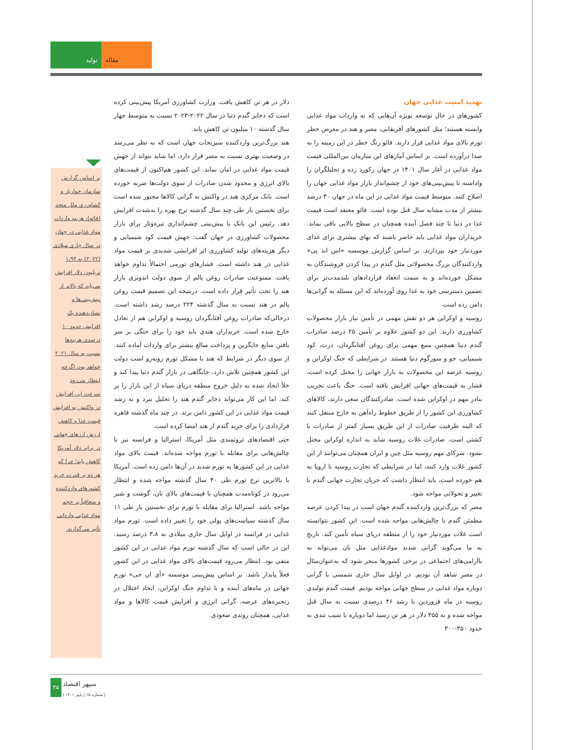تولید مقاله
تهدید امنیت غذایی جهان
کشورهای در حال توسعه بویژه آن‌هایی که به واردات مواد غذایی وابسته هستند؛ مثل کشورهای آفریقایی، مصر و هند در معرض خطر تورم بالای مواد غذایی قرار دارند. فائو زنگ خطر در این زمینه را به صدا درآورده است. بر اساس آمارهای این سازمان بین‌المللی قیمت مواد غذایی در آغاز سال ۱۴۰۱ در جهان رکورد زده و تحلیلگران را واداشته تا پیش‌بینی‌های خود از چشم‌انداز بازار مواد غذایی جهان را اصلاح کنند. متوسط قیمت مواد غذایی در این ماه در جهان ۳۰ درصد بیشتر از مدت مشابه سال قبل بوده است. فائو معتقد است قیمت غذا در دنیا تا چند فصل آینده همچنان در سطح بالایی باقی بماند. خریداران مواد غذایی باید حاضر باشند که بهای بیشتری برای غذای موردنیاز خود بپردازند. بر اساس گزارش موسسه «اس اند پی» واردکنندگان بزرگ محصولاتی مثل گندم در پیدا کردن فروشندگان به مشکل خورده‌اند و به سمت انعقاد قراردادهای بلندمدت‌تر برای تضمین دسترسی خود به غذا روی آورده‌اند که این مسئله به گرانی‌ها دامن زده است.
روسیه و اوکراین هر دو نقش مهمی در تأمین نیاز بازار محصولات کشاورزی دارند. این دو کشور علاوه بر تأمین ۲۵ درصد صادرات گندم دنیا همچنین منبع مهمی برای روغن آفتابگردان، ذرت، کود شیمیایی، جو و سورگوم دنیا هستند. در شرایطی که جنگ اوکراین و روسیه عرضه این محصولات به بازار جهانی را مختل کرده است، فشار به قیمت‌های جهانی افزایش یافته است. جنگ باعث تخریب بنادر مهم در اوکراین شده است. صادرکنندگان سعی دارند، کالاهای کشاورزی این کشور را از طریق خطوط راه‌آهن به خارج منتقل کنند که البته ظرفیت صادرات از این طریق بسیار کمتر از صادرات با کشتی است. صادرات غلات روسیه شاید به اندازه اوکراین مختل نشود. شرکای مهم روسیه مثل چین و ایران همچنان می‌توانند از این کشور غلات وارد کنند، اما در شرایطی که تجارت روسیه با اروپا به هم خورده است، باید انتظار داشت که جریان تجارت جهانی گندم با تغییر و تحولاتی مواجه شود.
مصر که بزرگ‌ترین واردکننده گندم جهان است در پیدا کردن عرضه مطمئن گندم با چالش‌هایی مواجه شده است. این کشور نتوانسته است غلات موردنیاز خود را از منطقه دریای سیاه تأمین کند. تاریخ به ما می‌گوید گرانی شدید موادغذایی مثل نان می‌تواند به ناآرامی‌های اجتماعی در برخی کشورها منجر شود که به‌عنوان‌مثال در مصر شاهد آن بودیم. در اوایل سال جاری شمسی با گرانی دوباره مواد غذایی در سطح جهانی مواجه بودیم. قیمت گندم تولیدی روسیه در ماه فروردین با رشد ۴۶ درصدی نسبت به سال قبل مواجه شده و به ۴۵۵ دلار در هر تن رسید اما دوباره با شیب تندی به حدود ۳۵۰-۳۰۰
دلار در هر تن کاهش یافت. وزارت کشاورزی آمریکا پیش‌بینی کرده است که ذخایر گندم دنیا در سال ۲۰۲۲-۲۰۲۳ نسبت به متوسط چهار سال گذشته ۱۰ میلیون تن کاهش یابد.
هند بزرگ‌ترین واردکننده سبزیجات جهان است که به نظر می‌رسد در وضعیت بهتری نسبت به مصر قرار دارد، اما شاید نتواند از جهش قیمت مواد غذایی در امان بماند. این کشور هم‌اکنون از قیمت‌های بالای انرژی و محدود شدن صادرات از سوی دولت‌ها ضربه خورده است. بانک مرکزی هند در واکنش به گرانی کالاها مجبور شده است برای نخستین بار طی چند سال گذشته نرخ بهره را به‌شدت افزایش دهد. رئیس این بانک با پیش‌بینی چشم‌اندازی تیره‌وتار برای بازار محصولات کشاورزی در جهان گفت: جهش قیمت کود شیمیایی و دیگر هزینه‌های تولید کشاورزی اثر افزایشی شدیدی بر قیمت مواد غذایی در هند داشته است. فشارهای تورمی احتمالاً تداوم خواهد یافت. ممنوعیت صادرات روغن پالم از سوی دولت اندونزی بازار هند را تحت تأثیر قرار داده است. درنتیجه این تصمیم قیمت روغن پالم در هند نسبت به سال گذشته ۲۲۴ درصد رشد داشته است. درحالی‌که صادرات روغن آفتابگردان روسیه و اوکراین هم از تعادل خارج شده است. خریداران هندی باید خود را برای جنگی بر سر یافتن منابع جایگزین و پرداخت مبالغ بیشتر برای واردات آماده کنند. از سوی دیگر در شرایط که هند با مشکل تورم روبه‌رو است دولت این کشور همچنین تلاش دارد، جایگاهی در بازار گندم دنیا پیدا کند و خلأ ایجاد شده به دلیل خروج منطقه دریای سیاه از این بازار را پر کند، اما این کار می‌تواند ذخایر گندم هند را تحلیل ببرد و به رشد قیمت مواد غذایی در این کشور دامن بزند. در چند ماه گذشته قاهره قراردادی را برای خرید گندم از هند امضا کرده است.
حتی اقتصادهای ثروتمندی مثل آمریکا، استرالیا و فرانسه نیز با چالش‌هایی برای مقابله با تورم مواجه شده‌اند. قیمت بالای مواد غذایی در این کشورها به تورم شدید در آن‌ها دامن زده است. آمریکا با بالاترین نرخ تورم طی ۴۰ سال گذشته مواجه شده و انتظار می‌رود در کوتاه‌مدت همچنان با قیمت‌های بالای نان، گوشت و شیر مواجه باشد. استرالیا برای مقابله با تورم برای نخستین بار طی ۱۱ سال گذشته سیاست‌های پولی خود را تغییر داده است. تورم مواد غذایی در فرانسه در اوایل سال جاری میلادی به ۳،۸ درصد رسید. این در حالی است که سال گذشته تورم مواد غذایی در این کشور منفی بود. انتظار می‌رود قیمت‌های بالای مواد غذایی در این کشور فعلاً پایدار باشد. بر اساس پیش‌بینی موسسه «آی ان جی» تورم جهانی در ماه‌های آینده و با تداوم جنگ اوکراین، ایجاد اختلال در زنجیره‌های عرضه، گرانی انرژی و افزایش قیمت کالاها و مواد غذایی، همچنان روندی صعودی
بر اساس گزارش سازمان خواربار و کشاورزی ملل متحد (فائو)، هزینه واردات مواد غذایی در جهان در سال جاری میلادی (۲۰۲۲) به ۱،۹۴ تریلیون دلار افزایش می‌یابد که بالاتر از پیش‌بینی‌ها و نشان‌دهنده یک افزایش حدود ۱۰ درصدی هزینه‌ها نسبت به سال ۲۰۲۱ خواهد بود، اگرچه انتظار می‌رود سرعت این افزایش در واکنش به افزایش قیمت غذا و کاهش ارزش ارزهای جهانی در برابر دلار آمریکا کاهش یابد؛ چرا که هر دو بر قدرت خرید کشورهای واردکننده و متعاقباً بر حجم مواد غذایی وارداتی تأثیر می‌گذارند.
۴۵ سپهر اقتصاد
| شماره ۱۵ | پاییز ۱۴۰۱ |